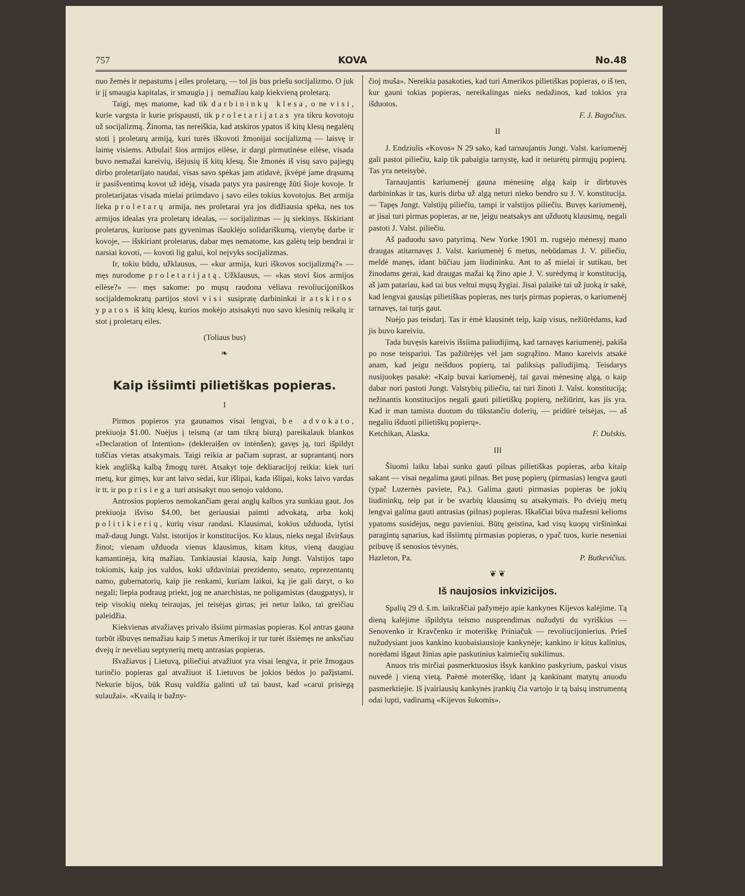757 KOVA No.48
nuo žemės ir nepastums į eiles proletarų, — tol jis bus priešu socijalizmo. O juk ir jį smaugia kapitalas, ir smaugia jį nemažiau kaip kiekvieną proletarą.
Taigi, męs matome, kad tik darbininkų klesa, o ne visi, kurie vargsta ir kurie prispausti, tik proletarijatas yra tikru kovotoju už socijalizmą. Žinoma, tas nereiškia, kad atskiros ypatos iš kitų klesų negalėtų stoti į proletarų armiją, kuri turės iškovoti žmonijai socijalizmą — laisvę ir laimę visiems. Atbulai! šios armijos eilėse, ir dargi pirmutinėse eilėse, visada buvo nemažai kareivių, išėjusių iš kitų klesų. Šie žmonės iš visų savo pajiegų dirbo proletarijato naudai, visas savo spėkas jam atidavė, įkvėpė jame drąsumą ir pasišventimą kovot už idėją, visada patys yra pasirengę žūti šioje kovoje. Ir proletarijatas visada mielai priimdavo į savo eiles tokius kovotojus. Bet armija lieka proletarų armija, nes proletarai yra jos didžiausia spėka, nes tos armijos idealas yra proletarų idealas, — socijalizmas — jų siekinys. Išskiriant proletarus, kuriuose pats gyvenimas išauklėjo solidariškumą, vienybę darbe ir kovoje, — išskiriant proletarus, dabar męs nematome, kas galėtų teip bendrai ir narsiai kovoti, — kovoti lig galui, kol neįvyks socijalizmas.
Ir, tokiu būdu, užklausus, — «kur armija, kuri iškovos socijalizmą?» — męs nurodome proletarijatą. Užklausus, — «kas stovi šios armijos eilėse?» — męs sakome: po mųsų raudona vėliava revoliucijoniškos socijaldemokratų partijos stovi visi susipratę darbininkai ir atskiros ypatos iš kitų klesų, kurios mokėjo atsisakyti nuo savo klesinių reikalų ir stot į proletarų eiles.
(Toliaus bus)
❧
Kaip išsiimti pilietiškas popieras.
I
Pirmos popieros yra gaunamos visai lengvai, be advokato, prekiuoja $1.00. Nuėjus į teismą (ar tam tikrą biurą) pareikalauk blankos «Declaration of Intention» (dekleraišen ov intėnšen); gavęs ją, turi išpildyt tuščias vietas atsakymais. Taigi reikia ar pačiam suprast, ar suprantantį nors kiek anglišką kalbą žmogų turėt. Atsakyt toje dekliaracijoj reikia: kiek turi metų, kur gimęs, kur ant laivo sėdai, kur išlipai, kada išlipai, koks laivo vardas ir tt. ir po prisiega turi atsisakyt nuo senojo valdono.
Antrosios popieros nemokančiam gerai anglų kalbos yra sunkiau gaut. Jos prekiuoja išviso $4.00, bet geriausiai paimti advokatą, arba kokį politikierių, kurių visur randasi. Klausimai, kokius užduoda, lytisi maž-daug Jungt. Valst. istorijos ir konstitucijos. Ko klaus, nieks negal išviršaus žinot; vienam užduoda vienus klausimus, kitam kitus, vieną daugiau kamantinėja, kitą mažiau. Tankiausiai klausia, kaip Jungt. Valstijos tapo tokiomis, kaip jos valdos, koki uždaviniai prezidento, senato, reprezentantų namo, gubernatorių, kaip jie renkami, kuriam laikui, ką jie gali daryt, o ko negali; liepia podraug priekt, jog ne anarchistas, ne poligamistas (daugpatys), ir teip visokių niekų teiraujas, jei teisėjas girtas; jei netur laiko, tai greičiau paleidžia.
Kiekvienas atvažiavęs privalo išsiimt pirmasias popieras. Kol antras gauna turbūt išbuvęs nemažiau kaip 5 metus Amerikoj ir tur turėt išsiėmęs ne anksčiau dvejų ir nevėliau septynerių metų antrasias popieras.
Išvažiavus į Lietuvą, piliečiui atvažiuot yra visai lengva, ir prie žmogaus turinčio popieras gal atvažiuot iš Lietuvos be jokios bėdos jo pažįstami. Nekurie bijos, būk Rusų valdžia galinti už tai baust, kad «carui prisiegą sulaužai». «Kvailą ir bažny-
čioj muša». Nereikia pasakoties, kad turi Amerikos pilietiškas popieras, o iš ten, kur gauni tokias popieras, nereikalingas nieks nedažinos, kad tokios yra išduotos.
F. J. Bagočius.
II
J. Endziulis «Kovos» N 29 sako, kad tarnaujantis Jungt. Valst. kariumenėj gali pastot piliečiu, kaip tik pabaigia tarnystę, kad ir neturėtų pirmųjų popierų. Tas yra neteisybė.
Tarnaujantis kariumenėj gauna mėnesinę algą kaip ir dirbtuvės darbininkas ir tas, kuris dirba už algą neturi nieko bendro su J. V. konstitucija. — Tapęs Jungt. Valstijų piliečiu, tampi ir valstijos piliečiu. Buvęs kariumenėj, ar jisai turi pirmas popieras, ar ne, jeigu neatsakys ant užduotų klausimų, negali pastoti J. Valst. piliečiu.
Aš paduodu savo patyrimą. New Yorke 1901 m. rugsėjo mėnesyj mano draugas atitarnavęs J. Valst. kariumenėj 6 metus, nebūdamas J. V. piliečiu, meldė manęs, idant būčiau jam liudininku. Ant to aš mielai ir sutikau, bet žinodams gerai, kad draugas mažai ką žino apie J. V. surėdymą ir konstituciją, aš jam patariau, kad tai bus veltui mųsų žygiai. Jisai palaikė tai už juoką ir sakė, kad lengvai gausiąs pilietiškas popieras, nes turįs pirmas popieras, o kariumenėj tarnavęs, tai turįs gaut.
Nuėjo pas teisdarį. Tas ir ėmė klausinėt teip, kaip visus, nežiūrėdams, kad jis buvo kareiviu.
Tada buvęsis kareivis išsiima paliudijimą, kad tarnavęs kariumenėj, pakiša po nose teispariui. Tas pažiūrėjęs vėl jam sugrąžino. Mano kareivis atsakė anam, kad jeigu neišduos popierų, tai paliksiąs paliudijimą. Teisdarys nusijuokęs pasakė: «Kaip buvai kariumenėj, tai gavai mėnesinę algą, o kaip dabar nori pastoti Jungt. Valstybių piliečiu, tai turi žinoti J. Valst. konstituciją; nežinantis konstitucijos negali gauti pilietiškų popierų, nežiūrint, kas jis yra. Kad ir man tamista duotum du tūkstančiu dolerių, — pridūrė teisėjas, — aš negaliu išduoti pilietiškų popierų».
Ketchikan, Alaska. F. Dulskis.
III
Šiuomi laiku labai sunku gauti pilnas pilietiškas popieras, arba kitaip sakant — visai negalima gauti pilnas. Bet pusę popierų (pirmasias) lengva gauti (ypač Luzernės paviete, Pa.). Galima gauti pirmasias popieras be jokių liudininkų, teip pat ir be svarbių klausimų su atsakymais. Po dviejų metų lengvai galima gauti antrasias (pilnas) popieras. Iškaščiai būva mažesni kelioms ypatoms susidėjus, negu pavieniui. Būtų geistina, kad visų kuopų viršininkai paragintų sąnarius, kad išsiimtų pirmasias popieras, o ypač tuos, kurie neseniai pribuvę iš senosios tėvynės.
Hazleton, Pa. P. Butkevičius.
❦ ❦
Iš naujosios inkvizicijos.
Spalių 29 d. š.m. laikraščiai pažymėjo apie kankynes Kijevos kalėjime. Tą dieną kalėjime išpildyta teismo nusprendimas nužudyti du vyriškius — Senovenko ir Kravčenko ir moteriškę Priniačuk — revoliucijonierius. Prieš nužudysiant juos kankino kuobaisiausioje kankynėje; kankino ir kitus kalinius, norėdami išgaut žinias apie paskutinius kaimiečių sukilimus.
Anuos tris mirčiai pasmerktuosius išsyk kankino paskyrium, paskui visus nuvedė į vieną vietą. Paėmė moteriškę, idant ją kankinant matytų anuodu pasmerktiejie. Iš įvairiausių kankynės įrankių čia vartojo ir tą baisų instrumentą odai lupti, vadinamą «Kijevos šukomis».